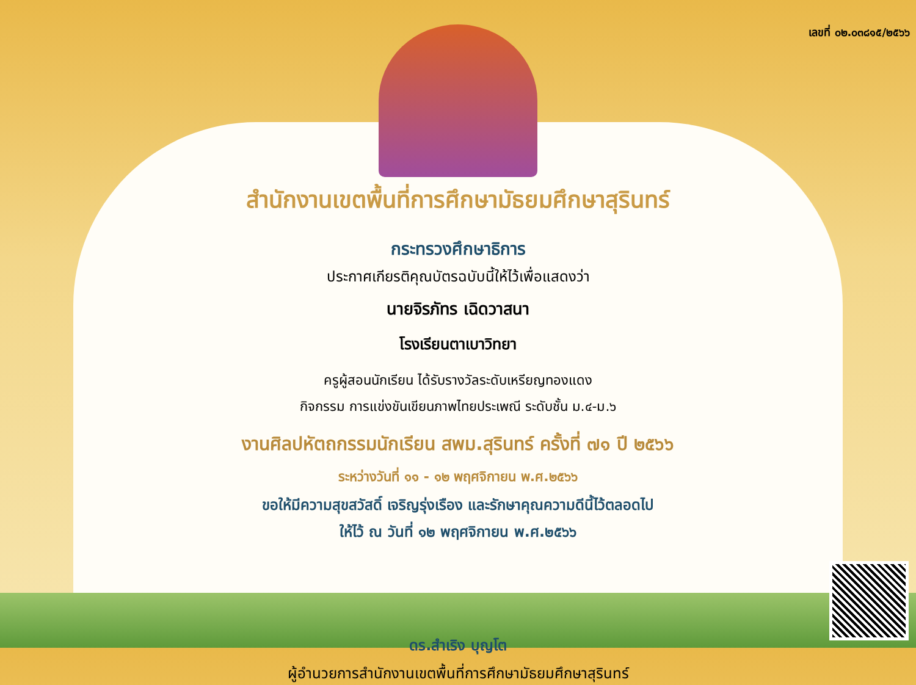เลขที่ ๐๒.๐๓๘๑๕/๒๕๖๖
สำนักงานเขตพื้นที่การศึกษามัธยมศึกษาสุรินทร์
กระทรวงศึกษาธิการ
ประกาศเกียรติคุณบัตรฉบับนี้ให้ไว้เพื่อแสดงว่า
นายจิรภัทร เฉิดวาสนา
โรงเรียนตาเบาวิทยา
ครูผู้สอนนักเรียน ได้รับรางวัลระดับเหรียญทองแดง
กิจกรรม การแข่งขันเขียนภาพไทยประเพณี ระดับชั้น ม.๔-ม.๖
งานศิลปหัตถกรรมนักเรียน สพม.สุรินทร์ ครั้งที่ ๗๑ ปี ๒๕๖๖
ระหว่างวันที่ ๑๑ - ๑๒ พฤศจิกายน พ.ศ.๒๕๖๖
ขอให้มีความสุขสวัสดิ์ เจริญรุ่งเรือง และรักษาคุณความดีนี้ไว้ตลอดไป
ให้ไว้ ณ วันที่ ๑๒ พฤศจิกายน พ.ศ.๒๕๖๖
ดร.สำเริง บุญโต
ผู้อำนวยการสำนักงานเขตพื้นที่การศึกษามัธยมศึกษาสุรินทร์